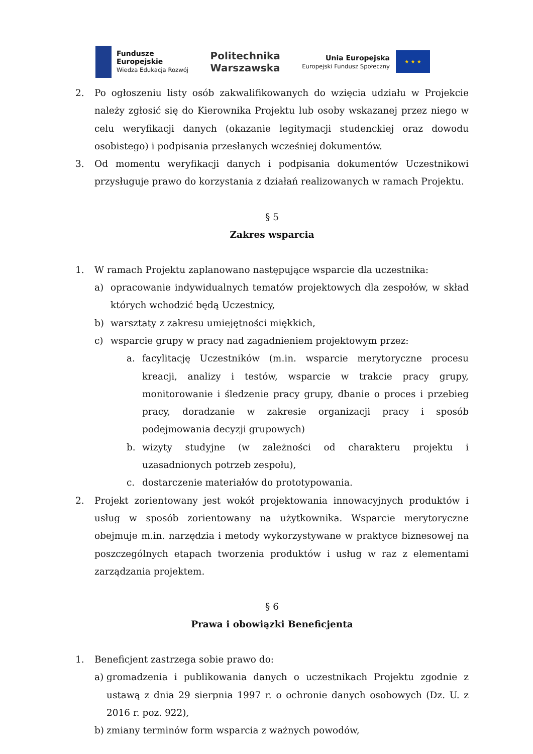Fundusze
Europejskie
Wiedza Edukacja Rozwój
Politechnika
Warszawska
Unia Europejska
Europejski Fundusz Społeczny
★ ★ ★
2. Po ogłoszeniu listy osób zakwalifikowanych do wzięcia udziału w Projekcie należy zgłosić się do Kierownika Projektu lub osoby wskazanej przez niego w celu weryfikacji danych (okazanie legitymacji studenckiej oraz dowodu osobistego) i podpisania przesłanych wcześniej dokumentów.
3. Od momentu weryfikacji danych i podpisania dokumentów Uczestnikowi przysługuje prawo do korzystania z działań realizowanych w ramach Projektu.
§ 5
Zakres wsparcia
1. W ramach Projektu zaplanowano następujące wsparcie dla uczestnika:
a) opracowanie indywidualnych tematów projektowych dla zespołów, w skład których wchodzić będą Uczestnicy,
b) warsztaty z zakresu umiejętności miękkich,
c) wsparcie grupy w pracy nad zagadnieniem projektowym przez:
a. facylitację Uczestników (m.in. wsparcie merytoryczne procesu kreacji, analizy i testów, wsparcie w trakcie pracy grupy, monitorowanie i śledzenie pracy grupy, dbanie o proces i przebieg pracy, doradzanie w zakresie organizacji pracy i sposób podejmowania decyzji grupowych)
b. wizyty studyjne (w zależności od charakteru projektu i uzasadnionych potrzeb zespołu),
c. dostarczenie materiałów do prototypowania.
2. Projekt zorientowany jest wokół projektowania innowacyjnych produktów i usług w sposób zorientowany na użytkownika. Wsparcie merytoryczne obejmuje m.in. narzędzia i metody wykorzystywane w praktyce biznesowej na poszczególnych etapach tworzenia produktów i usług w raz z elementami zarządzania projektem.
§ 6
Prawa i obowiązki Beneficjenta
1. Beneficjent zastrzega sobie prawo do:
a) gromadzenia i publikowania danych o uczestnikach Projektu zgodnie z ustawą z dnia 29 sierpnia 1997 r. o ochronie danych osobowych (Dz. U. z 2016 r. poz. 922),
b) zmiany terminów form wsparcia z ważnych powodów,